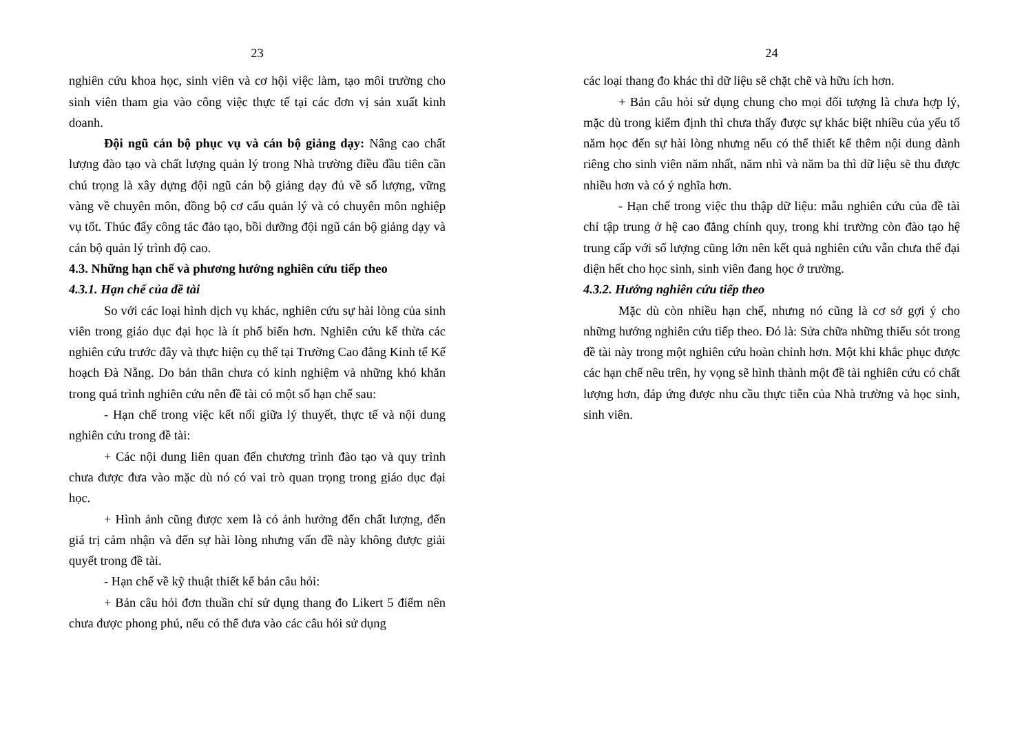23
nghiên cứu khoa học, sinh viên và cơ hội việc làm, tạo môi trường cho sinh viên tham gia vào công việc thực tế tại các đơn vị sản xuất kinh doanh.
Đội ngũ cán bộ phục vụ và cán bộ giảng dạy: Nâng cao chất lượng đào tạo và chất lượng quản lý trong Nhà trường điều đầu tiên cần chú trọng là xây dựng đội ngũ cán bộ giảng dạy đủ về số lượng, vững vàng về chuyên môn, đồng bộ cơ cấu quản lý và có chuyên môn nghiệp vụ tốt. Thúc đẩy công tác đào tạo, bồi dưỡng đội ngũ cán bộ giảng dạy và cán bộ quản lý trình độ cao.
4.3. Những hạn chế và phương hướng nghiên cứu tiếp theo
4.3.1. Hạn chế của đề tài
So với các loại hình dịch vụ khác, nghiên cứu sự hài lòng của sinh viên trong giáo dục đại học là ít phổ biến hơn. Nghiên cứu kế thừa các nghiên cứu trước đây và thực hiện cụ thể tại Trường Cao đẳng Kinh tế Kế hoạch Đà Nẵng. Do bản thân chưa có kinh nghiệm và những khó khăn trong quá trình nghiên cứu nên đề tài có một số hạn chế sau:
- Hạn chế trong việc kết nối giữa lý thuyết, thực tế và nội dung nghiên cứu trong đề tài:
+ Các nội dung liên quan đến chương trình đào tạo và quy trình chưa được đưa vào mặc dù nó có vai trò quan trọng trong giáo dục đại học.
+ Hình ảnh cũng được xem là có ảnh hưởng đến chất lượng, đến giá trị cảm nhận và đến sự hài lòng nhưng vấn đề này không được giải quyết trong đề tài.
- Hạn chế về kỹ thuật thiết kế bản câu hỏi:
+ Bản câu hỏi đơn thuần chỉ sử dụng thang đo Likert 5 điểm nên chưa được phong phú, nếu có thể đưa vào các câu hỏi sử dụng
24
các loại thang đo khác thì dữ liệu sẽ chặt chẽ và hữu ích hơn.
+ Bản câu hỏi sử dụng chung cho mọi đối tượng là chưa hợp lý, mặc dù trong kiểm định thì chưa thấy được sự khác biệt nhiều của yếu tố năm học đến sự hài lòng nhưng nếu có thể thiết kế thêm nội dung dành riêng cho sinh viên năm nhất, năm nhì và năm ba thì dữ liệu sẽ thu được nhiều hơn và có ý nghĩa hơn.
- Hạn chế trong việc thu thập dữ liệu: mẫu nghiên cứu của đề tài chỉ tập trung ở hệ cao đẳng chính quy, trong khi trường còn đào tạo hệ trung cấp với số lượng cũng lớn nên kết quả nghiên cứu vẫn chưa thể đại diện hết cho học sinh, sinh viên đang học ở trường.
4.3.2. Hướng nghiên cứu tiếp theo
Mặc dù còn nhiều hạn chế, nhưng nó cũng là cơ sở gợi ý cho những hướng nghiên cứu tiếp theo. Đó là: Sửa chữa những thiếu sót trong đề tài này trong một nghiên cứu hoàn chỉnh hơn. Một khi khắc phục được các hạn chế nêu trên, hy vọng sẽ hình thành một đề tài nghiên cứu có chất lượng hơn, đáp ứng được nhu cầu thực tiễn của Nhà trường và học sinh, sinh viên.